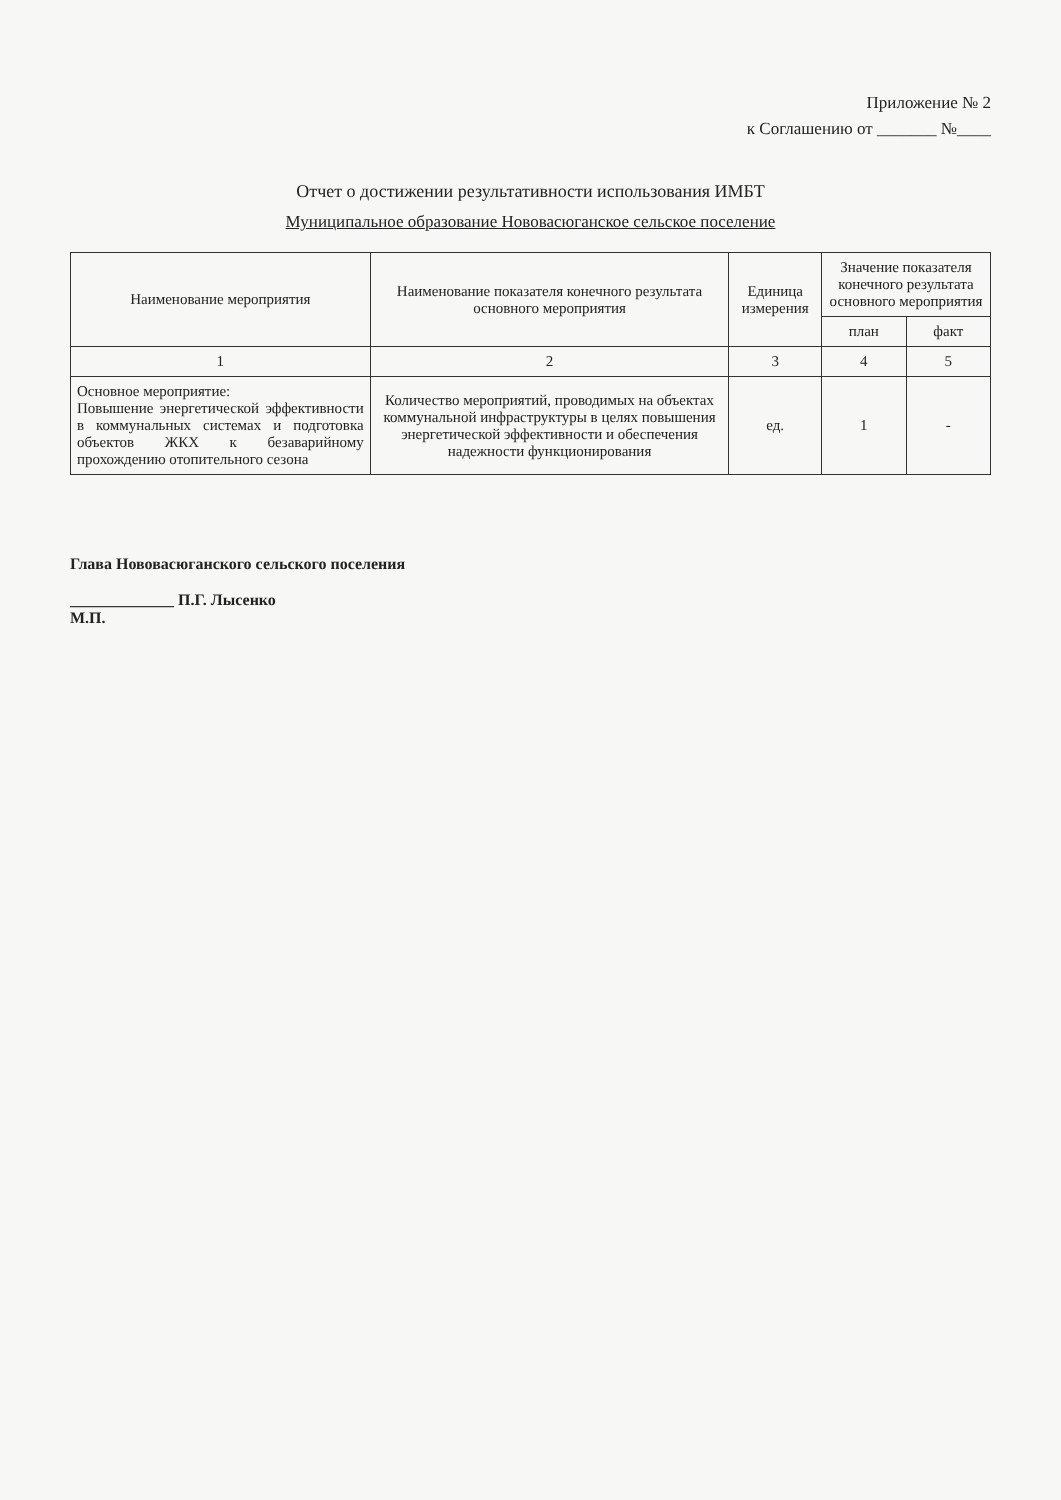Приложение № 2
к Соглашению от _______ №____
Отчет о достижении результативности использования ИМБТ
Муниципальное образование Нововасюганское сельское поселение
| Наименование мероприятия | Наименование показателя конечного результата основного мероприятия | Единица измерения | Значение показателя конечного результата основного мероприятия | |
| --- | --- | --- | --- | --- |
| | | | план | факт |
| 1 | 2 | 3 | 4 | 5 |
| Основное мероприятие: Повышение энергетической эффективности в коммунальных системах и подготовка объектов ЖКХ к безаварийному прохождению отопительного сезона | Количество мероприятий, проводимых на объектах коммунальной инфраструктуры в целях повышения энергетической эффективности и обеспечения надежности функционирования | ед. | 1 | - |
Глава Нововасюганского сельского поселения
_____________ П.Г. Лысенко
М.П.